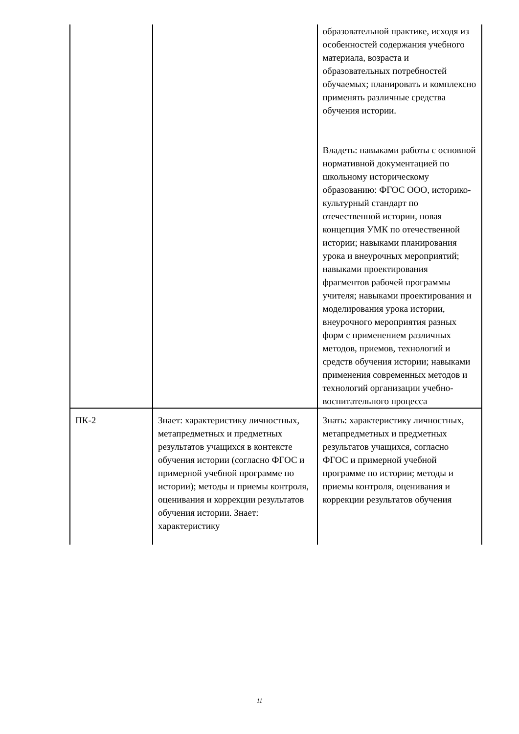| | | образовательной практике, исходя из особенностей содержания учебного материала, возраста и образовательных потребностей обучаемых; планировать и комплексно применять различные средства обучения истории. Владеть: навыками работы с основной нормативной документацией по школьному историческому образованию: ФГОС ООО, историко-культурный стандарт по отечественной истории, новая концепция УМК по отечественной истории; навыками планирования урока и внеурочных мероприятий; навыками проектирования фрагментов рабочей программы учителя; навыками проектирования и моделирования урока истории, внеурочного мероприятия разных форм с применением различных методов, приемов, технологий и средств обучения истории; навыками применения современных методов и технологий организации учебно-воспитательного процесса |
| ПК-2 | Знает: характеристику личностных, метапредметных и предметных результатов учащихся в контексте обучения истории (согласно ФГОС и примерной учебной программе по истории); методы и приемы контроля, оценивания и коррекции результатов обучения истории. Знает: характеристику | Знать: характеристику личностных, метапредметных и предметных результатов учащихся, согласно ФГОС и примерной учебной программе по истории; методы и приемы контроля, оценивания и коррекции результатов обучения |
11